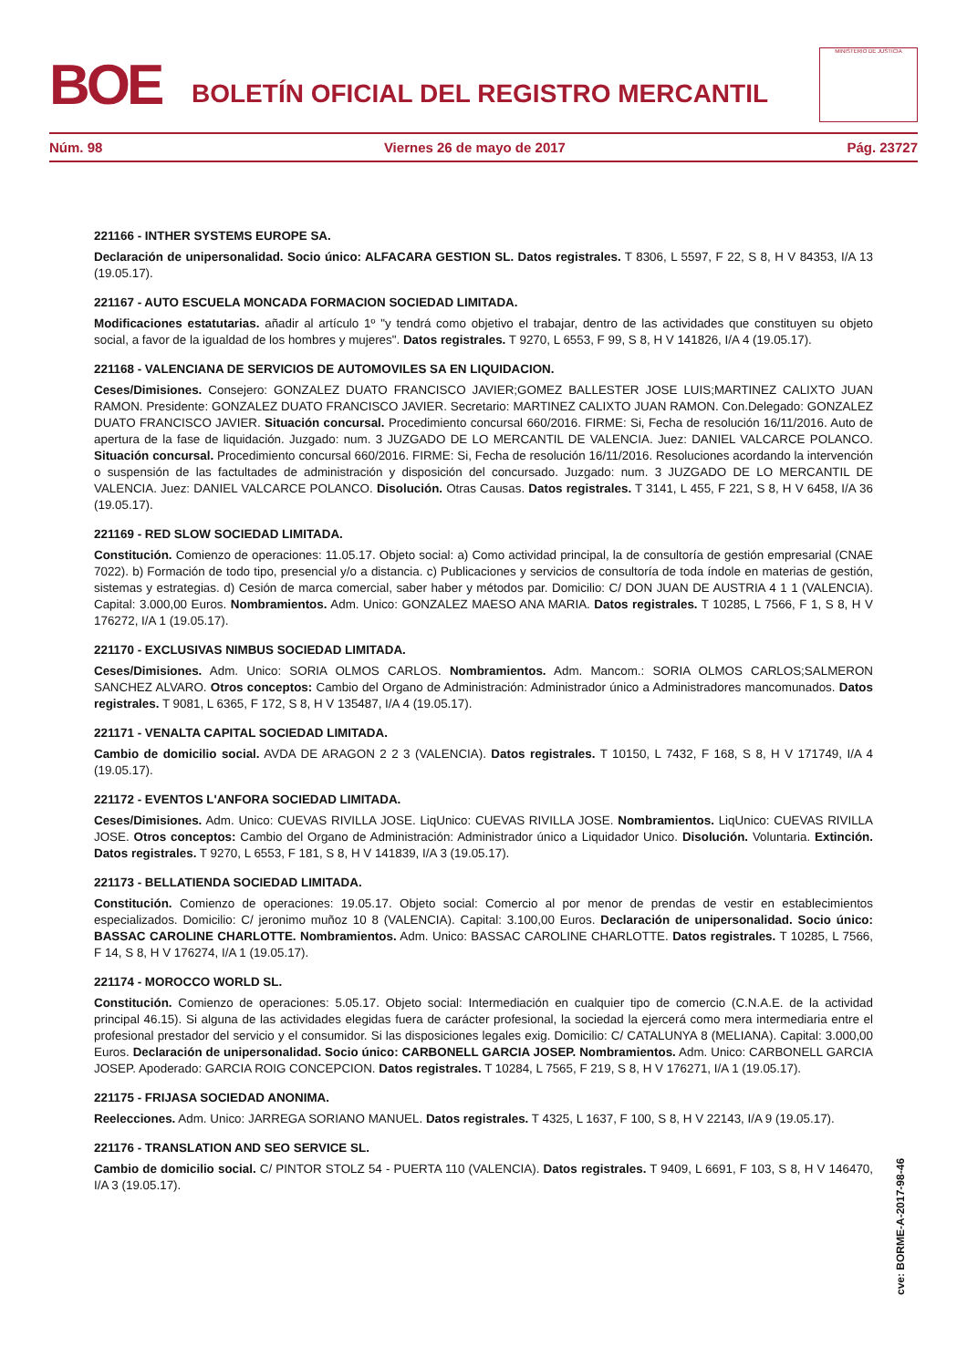BOE
BOLETÍN OFICIAL DEL REGISTRO MERCANTIL
MINISTERIO DE JUSTICIA
Núm. 98 Viernes 26 de mayo de 2017 Pág. 23727
221166 - INTHER SYSTEMS EUROPE SA.
Declaración de unipersonalidad. Socio único: ALFACARA GESTION SL. Datos registrales. T 8306, L 5597, F 22, S 8, H V 84353, I/A 13 (19.05.17).
221167 - AUTO ESCUELA MONCADA FORMACION SOCIEDAD LIMITADA.
Modificaciones estatutarias. añadir al artículo 1º "y tendrá como objetivo el trabajar, dentro de las actividades que constituyen su objeto social, a favor de la igualdad de los hombres y mujeres". Datos registrales. T 9270, L 6553, F 99, S 8, H V 141826, I/A 4 (19.05.17).
221168 - VALENCIANA DE SERVICIOS DE AUTOMOVILES SA EN LIQUIDACION.
Ceses/Dimisiones. Consejero: GONZALEZ DUATO FRANCISCO JAVIER;GOMEZ BALLESTER JOSE LUIS;MARTINEZ CALIXTO JUAN RAMON. Presidente: GONZALEZ DUATO FRANCISCO JAVIER. Secretario: MARTINEZ CALIXTO JUAN RAMON. Con.Delegado: GONZALEZ DUATO FRANCISCO JAVIER. Situación concursal. Procedimiento concursal 660/2016. FIRME: Si, Fecha de resolución 16/11/2016. Auto de apertura de la fase de liquidación. Juzgado: num. 3 JUZGADO DE LO MERCANTIL DE VALENCIA. Juez: DANIEL VALCARCE POLANCO. Situación concursal. Procedimiento concursal 660/2016. FIRME: Si, Fecha de resolución 16/11/2016. Resoluciones acordando la intervención o suspensión de las factultades de administración y disposición del concursado. Juzgado: num. 3 JUZGADO DE LO MERCANTIL DE VALENCIA. Juez: DANIEL VALCARCE POLANCO. Disolución. Otras Causas. Datos registrales. T 3141, L 455, F 221, S 8, H V 6458, I/A 36 (19.05.17).
221169 - RED SLOW SOCIEDAD LIMITADA.
Constitución. Comienzo de operaciones: 11.05.17. Objeto social: a) Como actividad principal, la de consultoría de gestión empresarial (CNAE 7022). b) Formación de todo tipo, presencial y/o a distancia. c) Publicaciones y servicios de consultoría de toda índole en materias de gestión, sistemas y estrategias. d) Cesión de marca comercial, saber haber y métodos par. Domicilio: C/ DON JUAN DE AUSTRIA 4 1 1 (VALENCIA). Capital: 3.000,00 Euros. Nombramientos. Adm. Unico: GONZALEZ MAESO ANA MARIA. Datos registrales. T 10285, L 7566, F 1, S 8, H V 176272, I/A 1 (19.05.17).
221170 - EXCLUSIVAS NIMBUS SOCIEDAD LIMITADA.
Ceses/Dimisiones. Adm. Unico: SORIA OLMOS CARLOS. Nombramientos. Adm. Mancom.: SORIA OLMOS CARLOS;SALMERON SANCHEZ ALVARO. Otros conceptos: Cambio del Organo de Administración: Administrador único a Administradores mancomunados. Datos registrales. T 9081, L 6365, F 172, S 8, H V 135487, I/A 4 (19.05.17).
221171 - VENALTA CAPITAL SOCIEDAD LIMITADA.
Cambio de domicilio social. AVDA DE ARAGON 2 2 3 (VALENCIA). Datos registrales. T 10150, L 7432, F 168, S 8, H V 171749, I/A 4 (19.05.17).
221172 - EVENTOS L'ANFORA SOCIEDAD LIMITADA.
Ceses/Dimisiones. Adm. Unico: CUEVAS RIVILLA JOSE. LiqUnico: CUEVAS RIVILLA JOSE. Nombramientos. LiqUnico: CUEVAS RIVILLA JOSE. Otros conceptos: Cambio del Organo de Administración: Administrador único a Liquidador Unico. Disolución. Voluntaria. Extinción. Datos registrales. T 9270, L 6553, F 181, S 8, H V 141839, I/A 3 (19.05.17).
221173 - BELLATIENDA SOCIEDAD LIMITADA.
Constitución. Comienzo de operaciones: 19.05.17. Objeto social: Comercio al por menor de prendas de vestir en establecimientos especializados. Domicilio: C/ jeronimo muñoz 10 8 (VALENCIA). Capital: 3.100,00 Euros. Declaración de unipersonalidad. Socio único: BASSAC CAROLINE CHARLOTTE. Nombramientos. Adm. Unico: BASSAC CAROLINE CHARLOTTE. Datos registrales. T 10285, L 7566, F 14, S 8, H V 176274, I/A 1 (19.05.17).
221174 - MOROCCO WORLD SL.
Constitución. Comienzo de operaciones: 5.05.17. Objeto social: Intermediación en cualquier tipo de comercio (C.N.A.E. de la actividad principal 46.15). Si alguna de las actividades elegidas fuera de carácter profesional, la sociedad la ejercerá como mera intermediaria entre el profesional prestador del servicio y el consumidor. Si las disposiciones legales exig. Domicilio: C/ CATALUNYA 8 (MELIANA). Capital: 3.000,00 Euros. Declaración de unipersonalidad. Socio único: CARBONELL GARCIA JOSEP. Nombramientos. Adm. Unico: CARBONELL GARCIA JOSEP. Apoderado: GARCIA ROIG CONCEPCION. Datos registrales. T 10284, L 7565, F 219, S 8, H V 176271, I/A 1 (19.05.17).
221175 - FRIJASA SOCIEDAD ANONIMA.
Reelecciones. Adm. Unico: JARREGA SORIANO MANUEL. Datos registrales. T 4325, L 1637, F 100, S 8, H V 22143, I/A 9 (19.05.17).
221176 - TRANSLATION AND SEO SERVICE SL.
Cambio de domicilio social. C/ PINTOR STOLZ 54 - PUERTA 110 (VALENCIA). Datos registrales. T 9409, L 6691, F 103, S 8, H V 146470, I/A 3 (19.05.17).
cve: BORME-A-2017-98-46